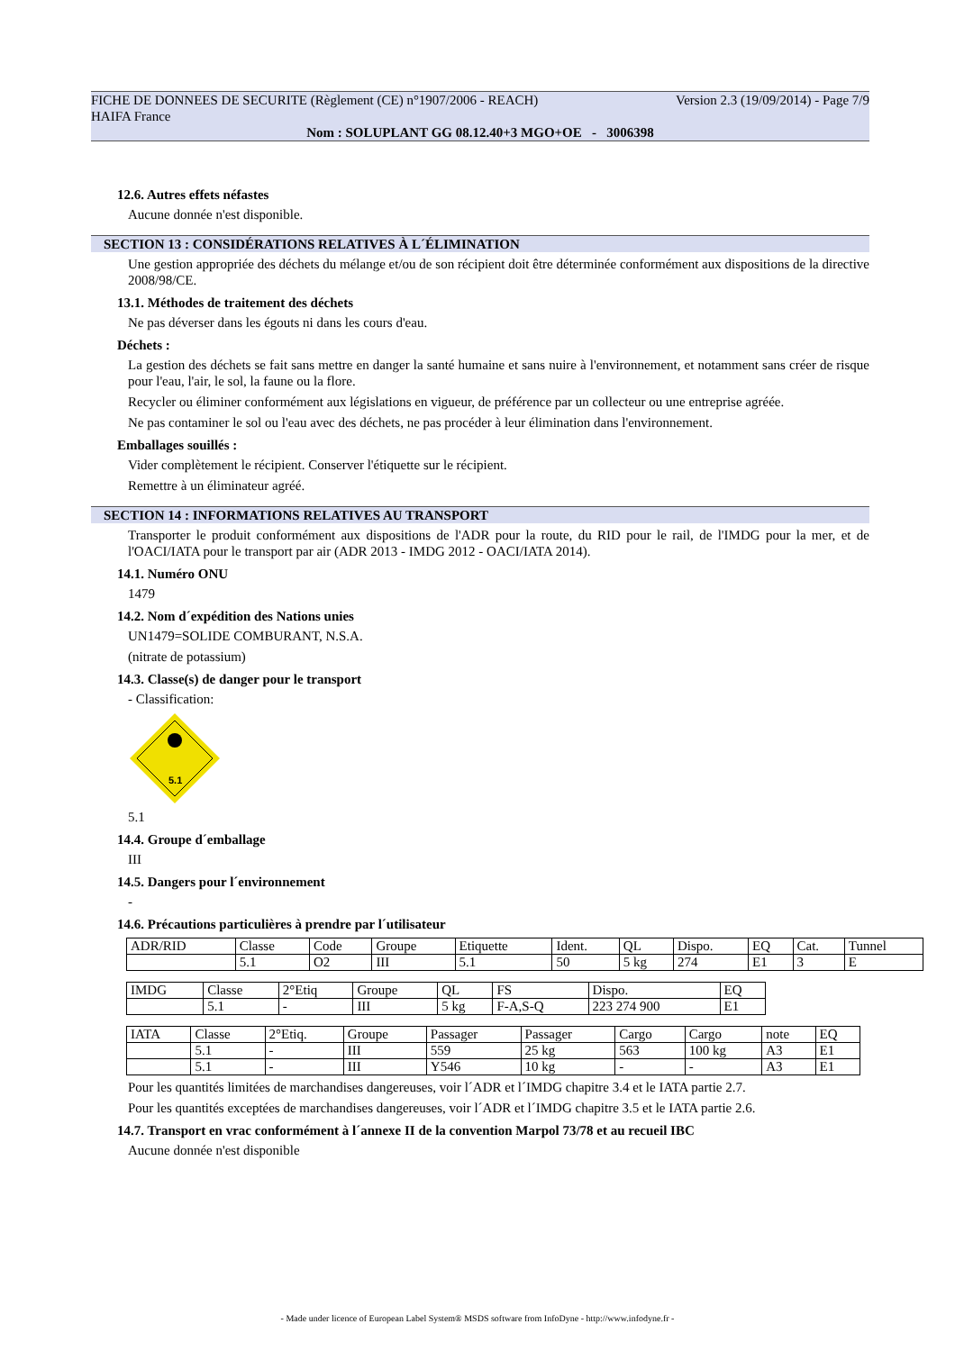FICHE DE DONNEES DE SECURITE (Règlement (CE) n°1907/2006 - REACH) Version 2.3 (19/09/2014) - Page 7/9
HAIFA France
Nom : SOLUPLANT GG 08.12.40+3 MGO+OE - 3006398
12.6. Autres effets néfastes
Aucune donnée n'est disponible.
SECTION 13 : CONSIDÉRATIONS RELATIVES À L´ÉLIMINATION
Une gestion appropriée des déchets du mélange et/ou de son récipient doit être déterminée conformément aux dispositions de la directive 2008/98/CE.
13.1. Méthodes de traitement des déchets
Ne pas déverser dans les égouts ni dans les cours d'eau.
Déchets :
La gestion des déchets se fait sans mettre en danger la santé humaine et sans nuire à l'environnement, et notamment sans créer de risque pour l'eau, l'air, le sol, la faune ou la flore.
Recycler ou éliminer conformément aux législations en vigueur, de préférence par un collecteur ou une entreprise agréée.
Ne pas contaminer le sol ou l'eau avec des déchets, ne pas procéder à leur élimination dans l'environnement.
Emballages souillés :
Vider complètement le récipient. Conserver l'étiquette sur le récipient.
Remettre à un éliminateur agréé.
SECTION 14 : INFORMATIONS RELATIVES AU TRANSPORT
Transporter le produit conformément aux dispositions de l'ADR pour la route, du RID pour le rail, de l'IMDG pour la mer, et de l'OACI/IATA pour le transport par air (ADR 2013 - IMDG 2012 - OACI/IATA 2014).
14.1. Numéro ONU
1479
14.2. Nom d´expédition des Nations unies
UN1479=SOLIDE COMBURANT, N.S.A.
(nitrate de potassium)
14.3. Classe(s) de danger pour le transport
- Classification:
5.1
5.1
14.4. Groupe d´emballage
III
14.5. Dangers pour l´environnement
-
14.6. Précautions particulières à prendre par l´utilisateur
| ADR/RID | Classe | Code | Groupe | Etiquette | Ident. | QL | Dispo. | EQ | Cat. | Tunnel |
| | 5.1 | O2 | III | 5.1 | 50 | 5 kg | 274 | E1 | 3 | E |
| IMDG | Classe | 2°Etiq | Groupe | QL | FS | Dispo. | EQ |
| | 5.1 | - | III | 5 kg | F-A,S-Q | 223 274 900 | E1 |
| IATA | Classe | 2°Etiq. | Groupe | Passager | Passager | Cargo | Cargo | note | EQ |
| | 5.1 | - | III | 559 | 25 kg | 563 | 100 kg | A3 | E1 |
| | 5.1 | - | III | Y546 | 10 kg | - | - | A3 | E1 |
Pour les quantités limitées de marchandises dangereuses, voir l´ADR et l´IMDG chapitre 3.4 et le IATA partie 2.7.
Pour les quantités exceptées de marchandises dangereuses, voir l´ADR et l´IMDG chapitre 3.5 et le IATA partie 2.6.
14.7. Transport en vrac conformément à l´annexe II de la convention Marpol 73/78 et au recueil IBC
Aucune donnée n'est disponible
- Made under licence of European Label System® MSDS software from InfoDyne - http://www.infodyne.fr -